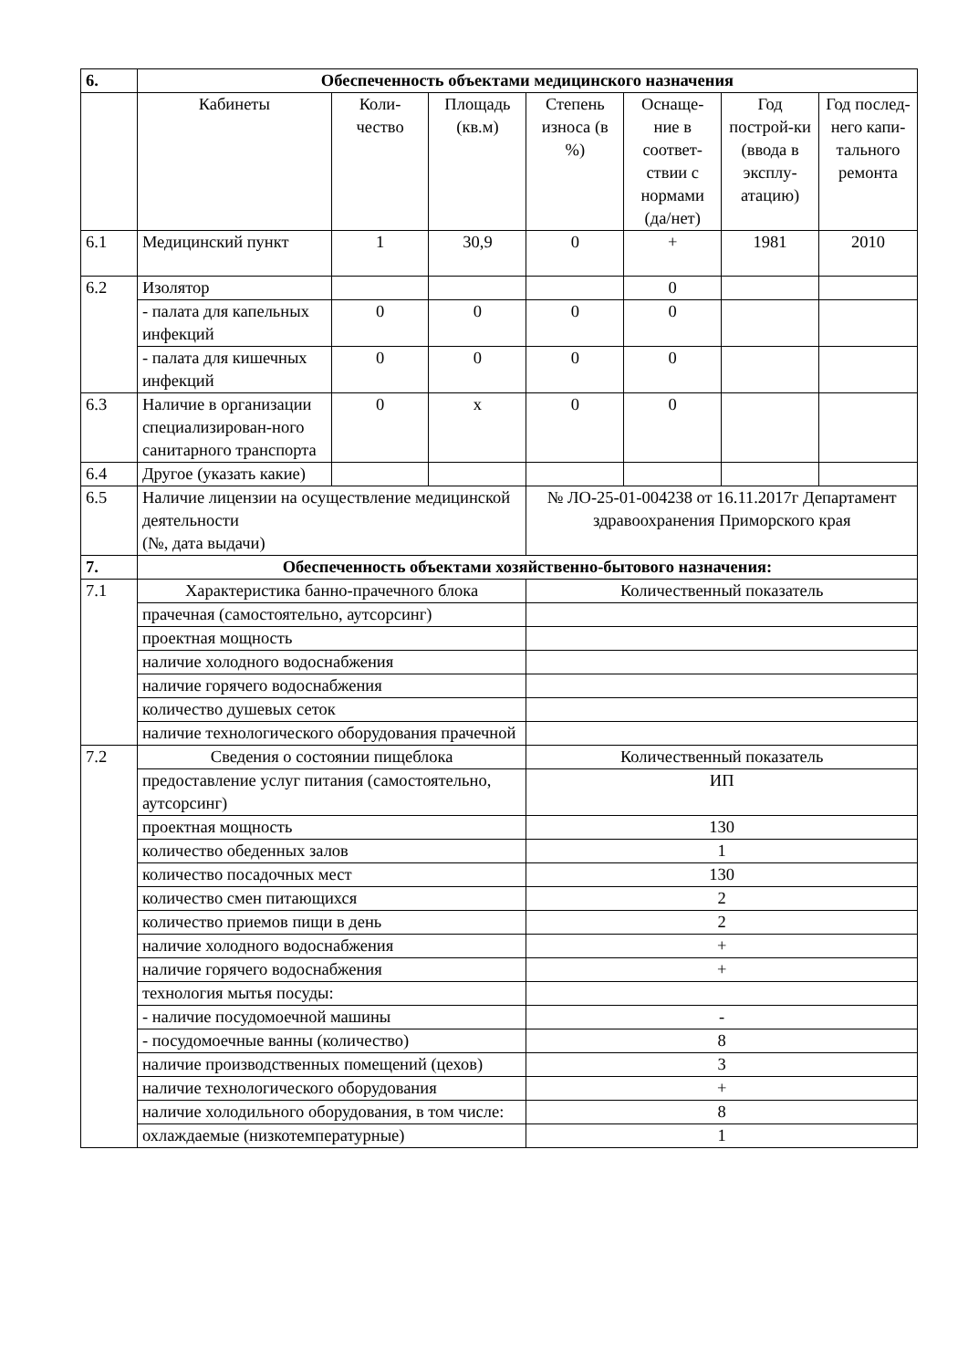| 6. | Обеспеченность объектами медицинского назначения | | | | | | |
| | Кабинеты | Коли-чество | Площадь (кв.м) | Степень износа (в %) | Оснаще-ние в соответ-ствии с нормами (да/нет) | Год построй-ки (ввода в эксплу-атацию) | Год послед-него капи-тального ремонта |
| 6.1 | Медицинский пункт | 1 | 30,9 | 0 | + | 1981 | 2010 |
| 6.2 | Изолятор | | | | 0 | | |
| | - палата для капельных инфекций | 0 | 0 | 0 | 0 | | |
| | - палата для кишечных инфекций | 0 | 0 | 0 | 0 | | |
| 6.3 | Наличие в организации специализирован-ного санитарного транспорта | 0 | х | 0 | 0 | | |
| 6.4 | Другое (указать какие) | | | | | | |
| 6.5 | Наличие лицензии на осуществление медицинской деятельности (№, дата выдачи) | | | № ЛО-25-01-004238 от 16.11.2017г Департамент здравоохранения Приморского края | | | |
| 7. | Обеспеченность объектами хозяйственно-бытового назначения: | | | | | | |
| 7.1 | Характеристика банно-прачечного блока | | | Количественный показатель | | | |
| | прачечная (самостоятельно, аутсорсинг) | | | | | | |
| | проектная мощность | | | | | | |
| | наличие холодного водоснабжения | | | | | | |
| | наличие горячего водоснабжения | | | | | | |
| | количество душевых сеток | | | | | | |
| | наличие технологического оборудования прачечной | | | | | | |
| 7.2 | Сведения о состоянии пищеблока | | | Количественный показатель | | | |
| | предоставление услуг питания (самостоятельно, аутсорсинг) | | | ИП | | | |
| | проектная мощность | | | 130 | | | |
| | количество обеденных залов | | | 1 | | | |
| | количество посадочных мест | | | 130 | | | |
| | количество смен питающихся | | | 2 | | | |
| | количество приемов пищи в день | | | 2 | | | |
| | наличие холодного водоснабжения | | | + | | | |
| | наличие горячего водоснабжения | | | + | | | |
| | технология мытья посуды: | | | | | | |
| | - наличие посудомоечной машины | | | - | | | |
| | - посудомоечные ванны (количество) | | | 8 | | | |
| | наличие производственных помещений (цехов) | | | 3 | | | |
| | наличие технологического оборудования | | | + | | | |
| | наличие холодильного оборудования, в том числе: | | | 8 | | | |
| | охлаждаемые (низкотемпературные) | | | 1 | | | |